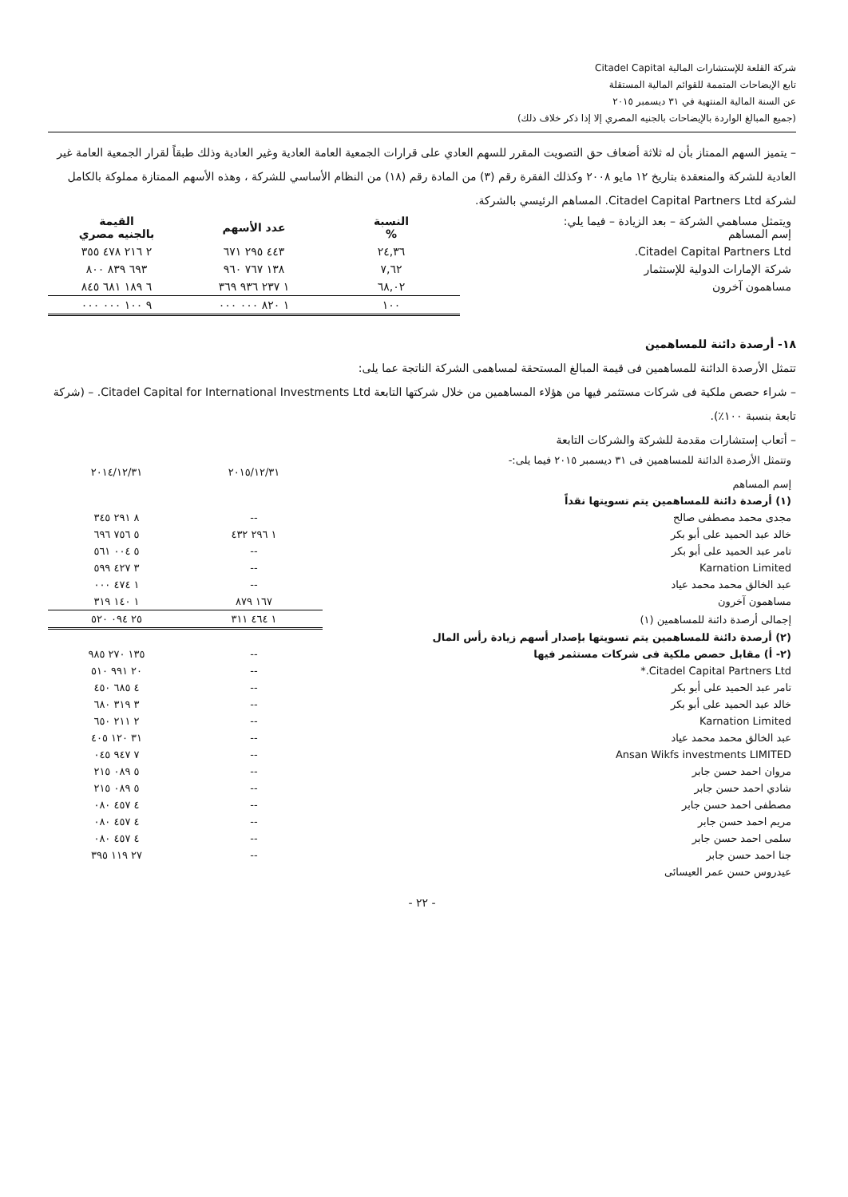شركة القلعة للإستشارات المالية Citadel Capital
تابع الإيضاحات المتممة للقوائم المالية المستقلة
عن السنة المالية المنتهية في ٣١ ديسمبر ٢٠١٥
(جميع المبالغ الواردة بالإيضاحات بالجنيه المصري إلا إذا ذكر خلاف ذلك)
– يتميز السهم الممتاز بأن له ثلاثة أضعاف حق التصويت المقرر للسهم العادي على قرارات الجمعية العامة العادية وغير العادية وذلك طبقاً لقرار الجمعية العامة غير العادية للشركة والمنعقدة بتاريخ ١٢ مايو ٢٠٠٨ وكذلك الفقرة رقم (٣) من المادة رقم (١٨) من النظام الأساسي للشركة ، وهذه الأسهم الممتازة مملوكة بالكامل لشركة Citadel Capital Partners Ltd. المساهم الرئيسي بالشركة.
| ويتمثل مساهمي الشركة – بعد الزيادة – فيما يلي: إسم المساهم | النسبة % | عدد الأسهم | القيمة بالجنيه مصري |
| --- | --- | --- | --- |
| Citadel Capital Partners Ltd. | ٢٤,٣٦ | ٤٤٣ ٢٩٥ ٦٧١ | ٢ ٢١٦ ٤٧٨ ٣٥٥ |
| شركة الإمارات الدولية للإستثمار | ٧,٦٢ | ١٣٨ ٧٦٧ ٩٦٠ | ٦٩٣ ٨٣٩ ٨٠٠ |
| مساهمون آخرون | ٦٨,٠٢ | ١ ٢٣٧ ٩٣٦ ٣٦٩ | ٦ ١٨٩ ٦٨١ ٨٤٥ |
| | ١٠٠ | ١ ٨٢٠ ٠٠٠ ٠٠٠ | ٩ ١٠٠ ٠٠٠ ٠٠٠ |
١٨- أرصدة دائنة للمساهمين
تتمثل الأرصدة الدائنة للمساهمين فى قيمة المبالغ المستحقة لمساهمى الشركة الناتجة عما يلى:
– شراء حصص ملكية فى شركات مستثمر فيها من هؤلاء المساهمين من خلال شركتها التابعة Citadel Capital for International Investments Ltd. – (شركة تابعة بنسبة ١٠٠٪).
– أتعاب إستشارات مقدمة للشركة والشركات التابعة
| وتتمثل الأرصدة الدائنة للمساهمين فى ٣١ ديسمبر ٢٠١٥ فيما يلى:- إسم المساهم | ٢٠١٥/١٢/٣١ | ٢٠١٤/١٢/٣١ |
| --- | --- | --- |
| (١) أرصدة دائنة للمساهمين يتم تسويتها نقداً | | |
| مجدى محمد مصطفى صالح | -- | ٨ ٢٩١ ٣٤٥ |
| خالد عبد الحميد على أبو بكر | ١ ٢٩٦ ٤٣٢ | ٥ ٧٥٦ ٦٩٦ |
| تامر عبد الحميد على أبو بكر | -- | ٥ ٠٠٤ ٥٦١ |
| Karnation Limited | -- | ٣ ٤٢٧ ٥٩٩ |
| عبد الخالق محمد محمد عياد | -- | ١ ٤٧٤ ٠٠٠ |
| مساهمون آخرون | ١٦٧ ٨٧٩ | ١ ١٤٠ ٣١٩ |
| إجمالى أرصدة دائنة للمساهمين (١) | ١ ٤٦٤ ٣١١ | ٢٥ ٠٩٤ ٥٢٠ |
| (٢) أرصدة دائنة للمساهمين يتم تسويتها بإصدار أسهم زيادة رأس المال | | |
| (٢- أ) مقابل حصص ملكية فى شركات مستثمر فيها | -- | ١٣٥ ٢٧٠ ٩٨٥ |
| Citadel Capital Partners Ltd.* | -- | ٢٠ ٩٩١ ٥١٠ |
| تامر عبد الحميد على أبو بكر | -- | ٤ ٦٨٥ ٤٥٠ |
| خالد عبد الحميد على أبو بكر | -- | ٣ ٣١٩ ٦٨٠ |
| Karnation Limited | -- | ٢ ٢١١ ٦٥٠ |
| عبد الخالق محمد محمد عياد | -- | ٣١ ١٢٠ ٤٠٥ |
| Ansan Wikfs investments LIMITED | -- | ٧ ٩٤٧ ٠٤٥ |
| مروان احمد حسن جابر | -- | ٥ ٠٨٩ ٢١٥ |
| شادي احمد حسن جابر | -- | ٥ ٠٨٩ ٢١٥ |
| مصطفى احمد حسن جابر | -- | ٤ ٤٥٧ ٠٨٠ |
| مريم احمد حسن جابر | -- | ٤ ٤٥٧ ٠٨٠ |
| سلمى احمد حسن جابر | -- | ٤ ٤٥٧ ٠٨٠ |
| جنا احمد حسن جابر | -- | ٢٧ ١١٩ ٣٩٥ |
| عيدروس حسن عمر العيسائى | | |
- ٢٢ -